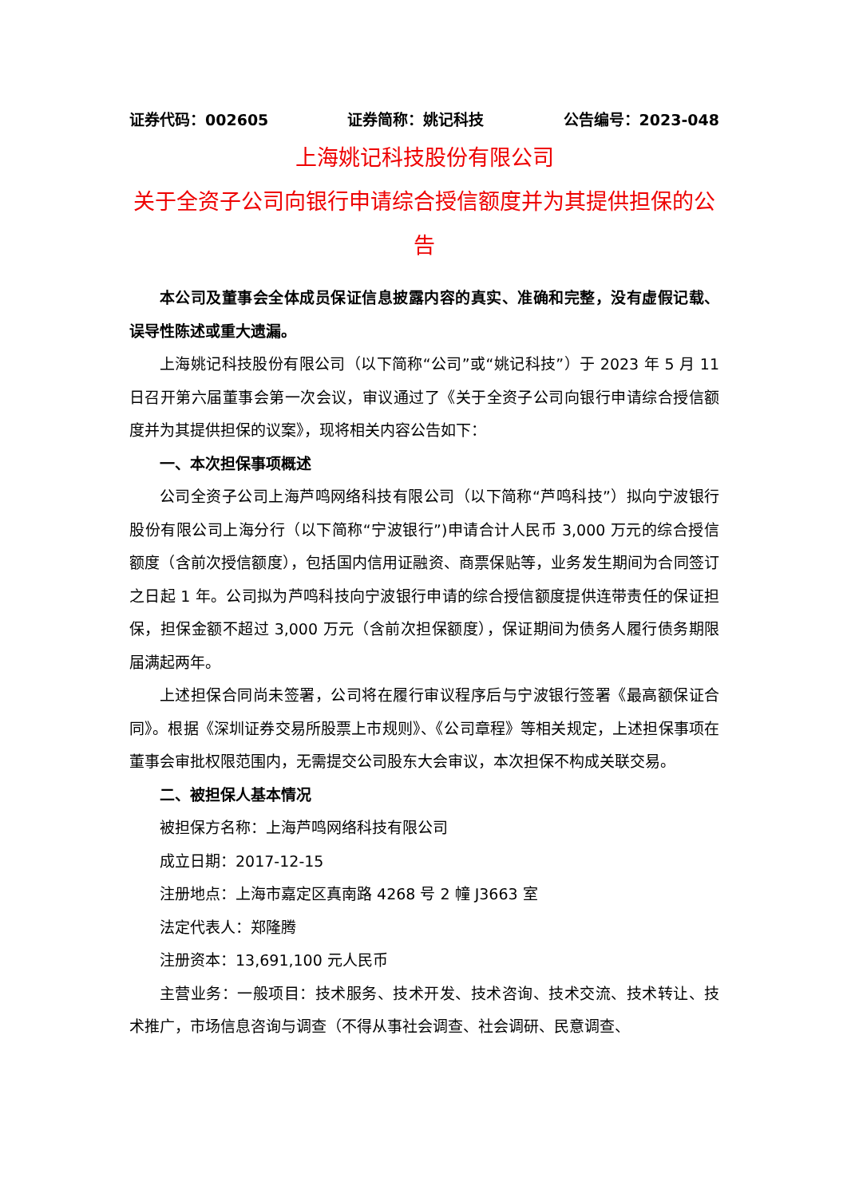证券代码：002605 证券简称：姚记科技 公告编号：2023-048
上海姚记科技股份有限公司
关于全资子公司向银行申请综合授信额度并为其提供担保的公告
本公司及董事会全体成员保证信息披露内容的真实、准确和完整，没有虚假记载、误导性陈述或重大遗漏。
上海姚记科技股份有限公司（以下简称“公司”或“姚记科技”）于 2023 年 5 月 11 日召开第六届董事会第一次会议，审议通过了《关于全资子公司向银行申请综合授信额度并为其提供担保的议案》，现将相关内容公告如下：
一、本次担保事项概述
公司全资子公司上海芦鸣网络科技有限公司（以下简称“芦鸣科技”）拟向宁波银行股份有限公司上海分行（以下简称“宁波银行”)申请合计人民币 3,000 万元的综合授信额度（含前次授信额度），包括国内信用证融资、商票保贴等，业务发生期间为合同签订之日起 1 年。公司拟为芦鸣科技向宁波银行申请的综合授信额度提供连带责任的保证担保，担保金额不超过 3,000 万元（含前次担保额度），保证期间为债务人履行债务期限届满起两年。
上述担保合同尚未签署，公司将在履行审议程序后与宁波银行签署《最高额保证合同》。根据《深圳证券交易所股票上市规则》、《公司章程》等相关规定，上述担保事项在董事会审批权限范围内，无需提交公司股东大会审议，本次担保不构成关联交易。
二、被担保人基本情况
被担保方名称：上海芦鸣网络科技有限公司
成立日期：2017-12-15
注册地点：上海市嘉定区真南路 4268 号 2 幢 J3663 室
法定代表人：郑隆腾
注册资本：13,691,100 元人民币
主营业务：一般项目：技术服务、技术开发、技术咨询、技术交流、技术转让、技术推广，市场信息咨询与调查（不得从事社会调查、社会调研、民意调查、